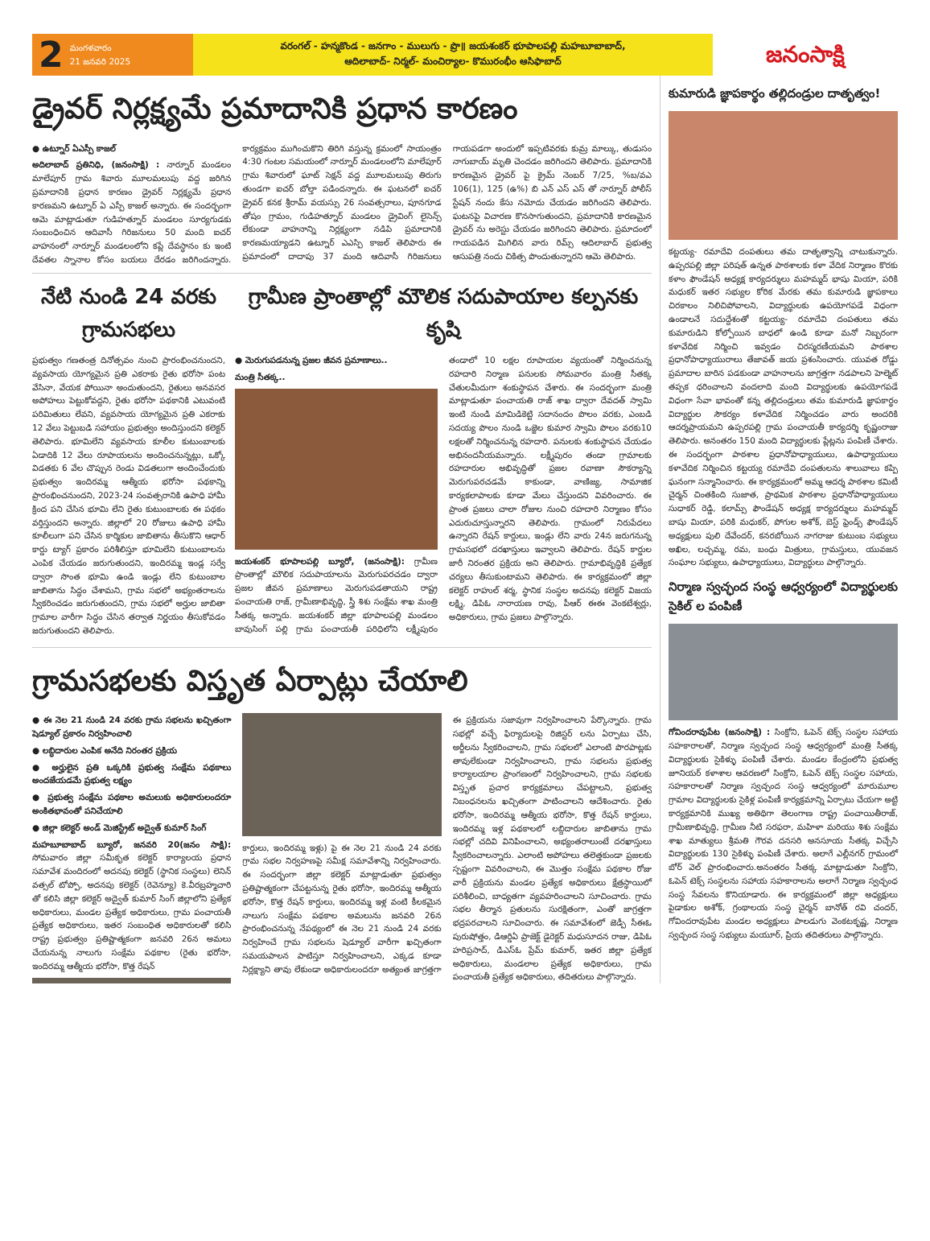2
మంగళవారం
21 జనవరి 2025
వరంగల్ - హన్మకొండ - జనగాం - ములుగు - ప్రొ॥ జయశంకర్ భూపాలపల్లి మహబూబాబాద్,
ఆదిలాబాద్- నిర్మల్- మంచిర్యాల- కొమురంభీం ఆసిఫాబాద్
జనంసాక్షి
డ్రైవర్ నిర్లక్ష్యమే ప్రమాదానికి ప్రధాన కారణం
● ఉట్నూర్ ఏఎస్పీ కాజల్
అదిలాబాద్ ప్రతినిధి, (జనంసాక్షి) : నార్నూర్ మండలం మాలేపూర్ గ్రామ శివారు మూలమలుపు వద్ద జరిగిన ప్రమాదానికి ప్రధాన కారణం డ్రైవర్ నిర్లక్ష్యమే ప్రధాన కారణమని ఉట్నూర్ ఏ ఎస్పీ కాజల్ అన్నారు. ఈ సందర్భంగా ఆమె మాట్లాడుతూ గుడిహత్నూర్ మండలం సూర్యగుడకు సంబంధించిన ఆదివాసీ గిరిజనులు 50 మంది ఐచర్ వాహనంలో నార్నూర్ మండలంలోని కప్లే దేవస్థానం కు ఇంటి దేవతల స్నానాల కోసం బయలు దేరడం జరిగిందన్నారు. కార్యక్రమం ముగించుకొని తిరిగి వస్తున్న క్రమంలో సాయంత్రం 4:30 గంటల సమయంలో నార్నూర్ మండలంలోని మాలేపూర్ గ్రామ శివారులో ఘాట్ సెక్షన్ వద్ద మూలమలుపు తిరుగు తుండగా ఐచర్ బోల్తా పడిందన్నారు. ఈ ఘటనలో ఐచర్ డ్రైవర్ కనక శ్రీరామ్ వయస్సు 26 సంవత్సరాలు, పూనగూడ తోషం గ్రామం, గుడిహత్నూర్ మండలం డ్రైవింగ్ లైసెన్స్ లేకుండా వాహనాన్ని నిర్లక్ష్యంగా నడిపి ప్రమాదానికి కారణమయ్యాడని ఉట్నూర్ ఎఎస్పి కాజల్ తెలిపారు ఈ ప్రమాదంలో దాదాపు 37 మంది ఆదివాసీ గిరిజనులు గాయపడగా అందులో ఇప్పటివరకు కుమ్ర మాల్కు, తుడుసం నాగుబాయ్ మృతి చెందడం జరిగిందని తెలిపారు. ప్రమాదానికి కారణమైన డ్రైవర్ పై క్రైమ్ నెంబర్ 7/25, %బ/వఎ 106(1), 125 (ఉ%) బి ఎన్ ఎస్ ఎస్ తో నార్నూర్ పోలీస్ స్టేషన్ నందు కేసు నమోదు చేయడం జరిగిందని తెలిపారు. ఘటనపై విచారణ కొనసాగుతుందని, ప్రమాదానికి కారణమైన డ్రైవర్ ను అరెస్టు చేయడం జరిగిందని తెలిపారు. ప్రమాదంలో గాయపడిన మిగిలిన వారు రిమ్స్ ఆదిలాబాద్ ప్రభుత్వ ఆసుపత్రి నందు చికిత్స పొందుతున్నారని ఆమె తెలిపారు.
నేటి నుండి 24 వరకు గ్రామసభలు
ప్రభుత్వం గణతంత్ర దినోత్సవం నుంచి ప్రారంభించనుందని, వ్యవసాయ యోగ్యమైన ప్రతి ఎకరాకు రైతు భరోసా పంట వేసినా, వేయక పోయినా అందుతుందని, రైతులు అనవసర అపోహలు పెట్టుకోవద్దని, రైతు భరోసా పథకానికి ఎటువంటి పరిమితులు లేవని, వ్యవసాయ యోగ్యమైన ప్రతి ఎకరాకు 12 వేలు పెట్టుబడి సహాయం ప్రభుత్వం అందిస్తుందని కలెక్టర్ తెలిపారు. భూమిలేని వ్యవసాయ కూలీల కుటుంబాలకు ఏడాదికి 12 వేలు రూపాయలను అందించనున్నట్లు, ఒక్కో విడతకు 6 వేల చొప్పున రెండు విడతలుగా అందించేందుకు ప్రభుత్వం ఇందిరమ్మ ఆత్మీయ భరోసా పథకాన్ని ప్రారంభించనుందని, 2023-24 సంవత్సరానికి ఉపాధి హామీ క్రింద పని చేసిన భూమి లేని రైతు కుటుంబాలకు ఈ పథకం వర్తిస్తుందని అన్నారు. జిల్లాలో 20 రోజులు ఉపాధి హామీ కూలీలుగా పని చేసిన కార్మికుల జాబితాను తీసుకొని ఆధార్ కార్డు ట్యాగ్ ప్రకారం పరిశీలిస్తూ భూమిలేని కుటుంబాలను ఎంపిక చేయడం జరుగుతుందని, ఇందిరమ్మ ఇండ్ల సర్వే ద్వారా సొంత భూమి ఉండి ఇండ్లు లేని కుటుంబాల జాబితాను సిద్ధం చేశామని, గ్రామ సభలో అభ్యంతరాలను స్వీకరించడం జరుగుతుందని, గ్రామ సభలో అర్హుల జాబితా గ్రామాల వారీగా సిద్ధం చేసిన తర్వాత నిర్ణయం తీసుకోవడం జరుగుతుందని తెలిపారు.
గ్రామీణ ప్రాంతాల్లో మౌలిక సదుపాయాల కల్పనకు కృషి
● మెరుగుపడనున్న ప్రజల జీవన ప్రమాణాలు..
మంత్రి సీతక్క..
జయశంకర్ భూపాలపల్లి బ్యూరో, (జనంసాక్షి): గ్రామీణ ప్రాంతాల్లో మౌలిక సదుపాయాలను మెరుగుపరచడం ద్వారా ప్రజల జీవన ప్రమాణాలు మెరుగుపడతాయని రాష్ట్ర పంచాయతి రాజ్, గ్రామీణాభివృద్ధి, స్త్రీ శిశు సంక్షేమ శాఖ మంత్రి సీతక్క అన్నారు. జయశంకర్ జిల్లా భూపాలపల్లి మండలం బావుసింగ్ పల్లి గ్రామ పంచాయతీ పరిధిలోని లక్ష్మీపురం తండాలో 10 లక్షల రూపాయల వ్యయంతో నిర్మించనున్న రహదారి నిర్మాణ పనులకు సోమవారం మంత్రి సీతక్క చేతులమీదుగా శంకుస్థాపన చేశారు. ఈ సందర్భంగా మంత్రి మాట్లాడుతూ పంచాయతి రాజ్ శాఖ ద్వారా దేవదత్ స్వామి ఇంటి నుండి మామిడికెట్టి సదానందం పొలం వరకు, ఎంబడి సదయ్య పొలం నుండి ఒజ్జెల కుమార స్వామి పొలం వరకు10 లక్షలతో నిర్మించనున్న రహదారి. పనులకు శంకుస్థాపన చేయడం అభినందనీయమన్నారు. లక్ష్మీపురం తండా గ్రామాలకు రహదారుల అభివృద్ధితో ప్రజల రవాణా సౌకర్యాన్ని మెరుగుపరచడమే కాకుండా, వాణిజ్య, సామాజిక కార్యకలాపాలకు కూడా మేలు చేస్తుందని వివరించారు. ఈ ప్రాంత ప్రజలు చాలా రోజుల నుంచి రహదారి నిర్మాణం కోసం ఎదురుచూస్తున్నారని తెలిపారు. గ్రామంలో నిరుపేదలు ఉన్నారని రేషన్ కార్డులు, ఇండ్లు లేని వారు 24న జరుగనున్న గ్రామసభలో దరఖాస్తులు ఇవ్వాలని తెలిపారు. రేషన్ కార్డుల జారీ నిరంతర ప్రక్రియ అని తెలిపారు. గ్రామాభివృద్ధికి ప్రత్యేక చర్యలు తీసుకుంటామని తెలిపారు. ఈ కార్యక్రమంలో జిల్లా కలెక్టర్ రాహుల్ శర్మ, స్థానిక సంస్థల అదనపు కలెక్టర్ విజయ లక్ష్మి, డిపిఓ నారాయణ రావు, పీఆర్ ఈఈ వెంకటేశ్వర్లు, అధికారులు, గ్రామ ప్రజలు పాల్గొన్నారు.
గ్రామసభలకు విస్తృత ఏర్పాట్లు చేయాలి
● ఈ నెల 21 నుండి 24 వరకు గ్రామ సభలను ఖచ్చితంగా షెడ్యూల్ ప్రకారం నిర్వహించాలి
● లబ్ధిదారుల ఎంపిక అనేది నిరంతర ప్రక్రియ
● అర్హులైన ప్రతి ఒక్కరికి ప్రభుత్వ సంక్షేమ పథకాలు అందజేయడమే ప్రభుత్వ లక్ష్యం
● ప్రభుత్వ సంక్షేమ పథకాల అమలుకు అధికారులందరూ అంకితభావంతో పనిచేయాలి
● జిల్లా కలెక్టర్ అండ్ మెజిస్ట్రేట్ అద్వైత్ కుమార్ సింగ్
మహబూబాబాద్ బ్యూరో, జనవరి 20(జనం సాక్షి): సోమవారం జిల్లా సమీకృత కలెక్టర్ కార్యాలయ ప్రధాన సమావేశ మందిరంలో అదనపు కలెక్టర్ (స్థానిక సంస్థలు) లెనిన్ వత్సల్ టోప్పో, అదనపు కలెక్టర్ (రెవెన్యూ) కె.వీరబ్రహ్మచారి తో కలిసి జిల్లా కలెక్టర్ అద్వైత్ కుమార్ సింగ్ జిల్లాలోని ప్రత్యేక అధికారులు, మండల ప్రత్యేక అధికారులు, గ్రామ పంచాయతీ ప్రత్యేక అధికారులు, ఇతర సంబంధిత అధికారులతో కలిసి రాష్ట్ర ప్రభుత్వం ప్రతిష్టాత్మకంగా జనవరి 26న అమలు చేయనున్న నాలుగు సంక్షేమ పథకాల (రైతు భరోసా, ఇందిరమ్మ ఆత్మీయ భరోసా, కొత్త రేషన్
కార్డులు, ఇందిరమ్మ ఇళ్లు) పై ఈ నెల 21 నుండి 24 వరకు గ్రామ సభల నిర్వహణపై సమీక్ష సమావేశాన్ని నిర్వహించారు. ఈ సందర్భంగా జిల్లా కలెక్టర్ మాట్లాడుతూ ప్రభుత్వం ప్రతిష్టాత్మకంగా చేపట్టనున్న రైతు భరోసా, ఇందిరమ్మ ఆత్మీయ భరోసా, కొత్త రేషన్ కార్డులు, ఇందిరమ్మ ఇళ్ల వంటి కీలకమైన నాలుగు సంక్షేమ పథకాల అమలును జనవరి 26న ప్రారంభించనున్న నేపథ్యంలో ఈ నెల 21 నుండి 24 వరకు నిర్వహించే గ్రామ సభలను షెడ్యూల్ వారీగా ఖచ్చితంగా సమయపాలన పాటిస్తూ నిర్వహించాలని, ఎక్కడ కూడా నిర్లక్ష్యాని తావు లేకుండా అధికారులందరూ అత్యంత జాగ్రత్తగా ఈ ప్రక్రియను సజావుగా నిర్వహించాలని పేర్కొన్నారు. గ్రామ సభల్లో వచ్చే ఫిర్యాదులపై రిజిస్టర్ లను ఏర్పాటు చేసి, అర్జీలను స్వీకరించాలని, గ్రామ సభలలో ఎలాంటి పొరపాట్లకు తావులేకుండా నిర్వహించాలని, గ్రామ సభలను ప్రభుత్వ కార్యాలయాల ప్రాంగణంలో నిర్వహించాలని, గ్రామ సభలకు విస్తృత ప్రచార కార్యక్రమాలు చేపట్టాలని, ప్రభుత్వ నిబంధనలను ఖచ్చితంగా పాటించాలని ఆదేశించారు. రైతు భరోసా, ఇందిరమ్మ ఆత్మీయ భరోసా, కొత్త రేషన్ కార్డులు, ఇందిరమ్మ ఇళ్ల పథకాలలో లబ్దిదారుల జాబితాను గ్రామ సభల్లో చదివి వినిపించాలని, అభ్యంతరాలుంటే దరఖాస్తులు స్వీకరించాలన్నారు. ఎలాంటి అపోహలు తలెత్తకుండా ప్రజలకు స్పష్టంగా వివరించాలని, ఈ మొత్తం సంక్షేమ పథకాల రోజు వారీ ప్రక్రియను మండల ప్రత్యేక అధికారులు క్షేత్రస్థాయిలో పరిశీలించి, బాధ్యతగా వ్యవహరించాలని సూచించారు. గ్రామ సభల తీర్మాన ప్రతులను సురక్షితంగా, ఎంతో జాగ్రత్తగా భద్రపరచాలని సూచించారు. ఈ సమావేశంలో జెడ్పీ సీఈఓ పురుషోత్తం, డిఆర్డిఏ ప్రాజెక్ట్ డైరెక్టర్ మధుసూదన రాజు, డిపిఓ హరిప్రసాద్, డిఎస్ఓ ప్రేమ్ కుమార్, ఇతర జిల్లా ప్రత్యేక అధికారులు, మండలాల ప్రత్యేక అధికారులు, గ్రామ పంచాయతీ ప్రత్యేక అధికారులు, తదితరులు పాల్గొన్నారు.
కుమారుడి జ్ఞాపకార్థం తల్లిదండ్రుల దాతృత్వం!
కట్టయ్య- రమాదేవి దంపతులు తమ దాతృత్వాన్ని చాటుకున్నారు. ఉప్పరపల్లి జిల్లా పరిషత్ ఉన్నత పాఠశాలకు కళా వేదిక నిర్మాణం కొరకు కళాం ఫౌండేషన్ అధ్యక్ష కార్యదర్శులు మహమ్మద్ భాషు మియా, పరికి మధుకర్ ఇతర సభ్యుల కోరిక మేరకు తమ కుమారుడి జ్ఞాపకాలు చిరకాలం నిలిచిపోవాలని, విద్యార్థులకు ఉపయోగపడే విధంగా ఉండాలనే సదుద్దేశంతో కట్టయ్య- రమాదేవి దంపతులు తమ కుమారుడిని కోల్పోయిన బాధలో ఉండి కూడా మనో నిబ్బరంగా కళావేదిక నిర్మించి ఇవ్వడం చిరస్మరణీయమని పాఠశాల ప్రధానోపాధ్యాయురాలు తేజావత్ జయ ప్రశంసించారు. యువత రోడ్డు ప్రమాదాల బారిన పడకుండా వాహనాలను జాగ్రత్తగా నడపాలని హెల్మెట్ తప్పక ధరించాలని వందలాది మంది విద్యార్థులకు ఉపయోగపడే విధంగా సేవా భావంతో కన్న తల్లిదండ్రులు తమ కుమారుడి జ్ఞాపకార్థం విద్యార్థుల సౌకర్యం కళావేదిక నిర్మించడం వారు అందరికి ఆదర్శప్రాయమని ఉప్పరపల్లి గ్రామ పంచాయతీ కార్యదర్శి కృష్ణంరాజు తెలిపారు. అనంతరం 150 మంది విద్యార్థులకు ప్లేట్లను పంపిణీ చేశారు. ఈ సందర్భంగా పాఠశాల ప్రధానోపాధ్యాయులు, ఉపాధ్యాయులు కళావేదిక నిర్మించిన కట్టయ్య రమాదేవి దంపతులను శాలువాలు కప్పి ఘనంగా సన్మానించారు. ఈ కార్యక్రమంలో అమ్మ ఆదర్శ పాఠశాల కమిటీ చైర్మన్ చింతకింది సుజాత, ప్రాథమిక పాఠశాల ప్రధానోపాధ్యాయులు సుధాకర్ రెడ్డి, కలామ్స్ ఫౌండేషన్ అధ్యక్ష కార్యదర్శులు మహమ్మద్ బాషు మియా, పరికి మధుకర్, పోగుల అశోక్, బెస్ట్ ఫ్రెండ్స్ ఫౌండేషన్ అధ్యక్షులు పులి దేవేందర్, కనరబోయిన నాగరాజు కుటుంబ సభ్యులు అఖిల, లచ్చమ్మ, రమ, బంధు మిత్రులు, గ్రామస్తులు, యువజన సంఘాల సభ్యులు, ఉపాధ్యాయులు, విద్యార్థులు పాల్గొన్నారు.
నిర్మాణ స్వచ్ఛంద సంస్థ ఆధ్వర్యంలో విద్యార్థులకు సైకిల్ ల పంపిణీ
గోవిందరావుపేట (జనంసాక్షి) : సింక్రోని, ఓపెన్ టెక్స్ సంస్థల సహాయ సహకారాలతో, నిర్మాణ స్వచ్ఛంద సంస్థ ఆధ్వర్యంలో మంత్రి సీతక్క విద్యార్థులకు సైకిళ్ళు పంపిణీ చేశారు. మండల కేంద్రంలోని ప్రభుత్వ జూనియర్ కళాశాల ఆవరణలో సింక్రోని, ఓపెన్ టెక్స్ సంస్థల సహాయ, సహకారాలతో నిర్మాణ స్వచ్ఛంద సంస్థ ఆధ్వర్యంలో మారుమూల గ్రామాల విద్యార్థులకు సైకిళ్ల పంపిణీ కార్యక్రమాన్ని ఏర్పాటు చేయగా అట్టి కార్యక్రమానికి ముఖ్య అతిథిగా తెలంగాణ రాష్ట్ర పంచాయితీరాజ్, గ్రామీణాభివృద్ధి, గ్రామీణ నీటి సరఫరా, మహిళా మరియు శిశు సంక్షేమ శాఖ మాత్యులు శ్రీమతి గౌరవ దనసరి అనసూయ సీతక్క విచ్చేసి విద్యార్థులకు 130 సైకిళ్ళు పంపిణీ చేశారు. అలాగే ఎల్లీనగర్ గ్రామంలో బోర్ వెల్ ప్రారంభించారు.అనంతరం సీతక్క మాట్లాడుతూ సింక్రోని, ఓపెన్ టెక్స్ సంస్థలను సహాయ సహకారాలను అలాగే నిర్మాణ స్వచ్ఛంధ సంస్థ సేవలను కొనియాడారు. ఈ కార్యక్రమంలో జిల్లా అధ్యక్షులు పైడాకుల అశోక్, గ్రంథాలయ సంస్థ చైర్మన్ బానోత్ రవి చందర్, గోవిందరావుపేట మండల అధ్యక్షులు పాలడుగు వెంకటకృష్ణ, నిర్మాణ స్వచ్ఛంద సంస్థ సభ్యులు మయూర్, ప్రియ తదితరులు పాల్గొన్నారు.